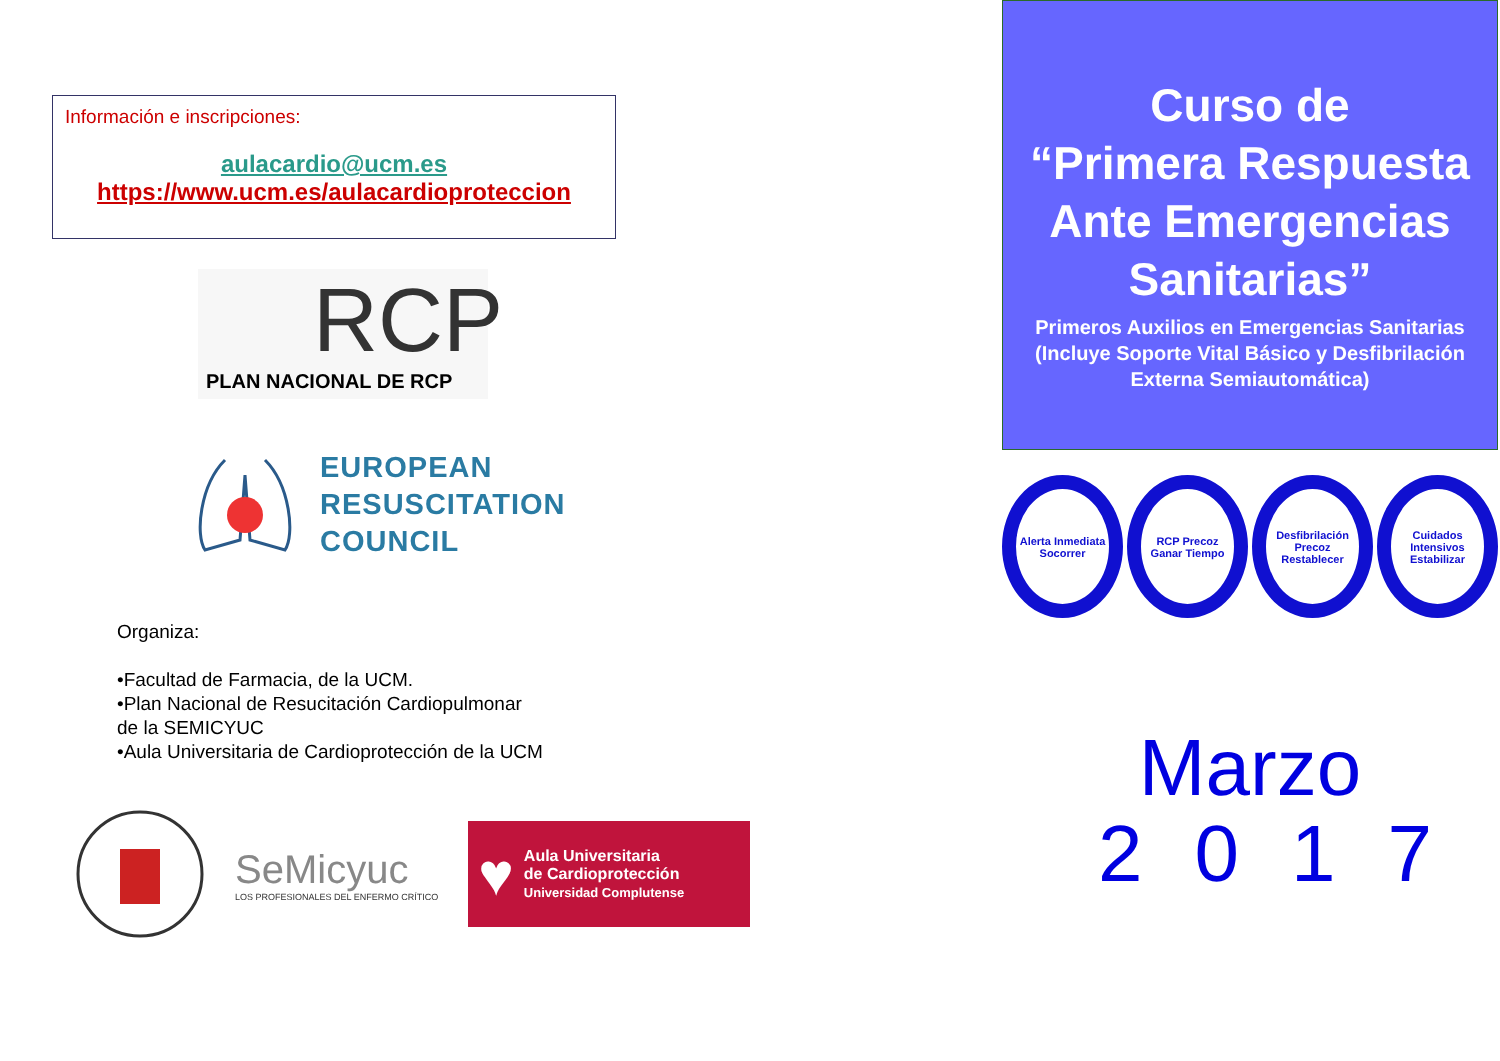Información e inscripciones:
aulacardio@ucm.es
https://www.ucm.es/aulacardioproteccion
RCP
PLAN NACIONAL DE RCP
EUROPEAN
RESUSCITATION
COUNCIL
Organiza:
•Facultad de Farmacia, de la UCM.
•Plan Nacional de Resucitación Cardiopulmonar
de la SEMICYUC
•Aula Universitaria de Cardioprotección de la UCM
SeMicyuc
LOS PROFESIONALES DEL ENFERMO CRÍTICO
♥
Aula Universitaria
de Cardioprotección
Universidad Complutense
Curso de
“Primera Respuesta
Ante Emergencias
Sanitarias”
Primeros Auxilios en Emergencias Sanitarias (Incluye Soporte Vital Básico y Desfibrilación Externa Semiautomática)
Alerta Inmediata
Socorrer
RCP Precoz
Ganar Tiempo
Desfibrilación Precoz
Restablecer
Cuidados Intensivos
Estabilizar
Marzo
2017